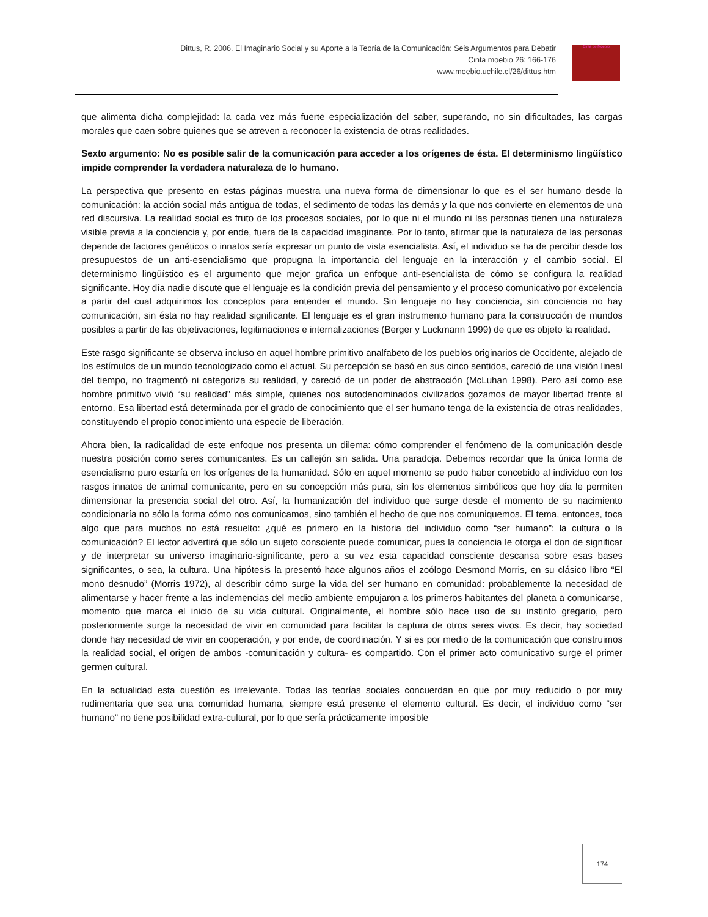Dittus, R. 2006. El Imaginario Social y su Aporte a la Teoría de la Comunicación: Seis Argumentos para Debatir
Cinta moebio 26: 166-176
www.moebio.uchile.cl/26/dittus.htm
Cinta de Moebio
que alimenta dicha complejidad: la cada vez más fuerte especialización del saber, superando, no sin dificultades, las cargas morales que caen sobre quienes que se atreven a reconocer la existencia de otras realidades.
Sexto argumento: No es posible salir de la comunicación para acceder a los orígenes de ésta. El determinismo lingüístico impide comprender la verdadera naturaleza de lo humano.
La perspectiva que presento en estas páginas muestra una nueva forma de dimensionar lo que es el ser humano desde la comunicación: la acción social más antigua de todas, el sedimento de todas las demás y la que nos convierte en elementos de una red discursiva. La realidad social es fruto de los procesos sociales, por lo que ni el mundo ni las personas tienen una naturaleza visible previa a la conciencia y, por ende, fuera de la capacidad imaginante. Por lo tanto, afirmar que la naturaleza de las personas depende de factores genéticos o innatos sería expresar un punto de vista esencialista. Así, el individuo se ha de percibir desde los presupuestos de un anti-esencialismo que propugna la importancia del lenguaje en la interacción y el cambio social. El determinismo lingüístico es el argumento que mejor grafica un enfoque anti-esencialista de cómo se configura la realidad significante. Hoy día nadie discute que el lenguaje es la condición previa del pensamiento y el proceso comunicativo por excelencia a partir del cual adquirimos los conceptos para entender el mundo. Sin lenguaje no hay conciencia, sin conciencia no hay comunicación, sin ésta no hay realidad significante. El lenguaje es el gran instrumento humano para la construcción de mundos posibles a partir de las objetivaciones, legitimaciones e internalizaciones (Berger y Luckmann 1999) de que es objeto la realidad.
Este rasgo significante se observa incluso en aquel hombre primitivo analfabeto de los pueblos originarios de Occidente, alejado de los estímulos de un mundo tecnologizado como el actual. Su percepción se basó en sus cinco sentidos, careció de una visión lineal del tiempo, no fragmentó ni categoriza su realidad, y careció de un poder de abstracción (McLuhan 1998). Pero así como ese hombre primitivo vivió “su realidad” más simple, quienes nos autodenominados civilizados gozamos de mayor libertad frente al entorno. Esa libertad está determinada por el grado de conocimiento que el ser humano tenga de la existencia de otras realidades, constituyendo el propio conocimiento una especie de liberación.
Ahora bien, la radicalidad de este enfoque nos presenta un dilema: cómo comprender el fenómeno de la comunicación desde nuestra posición como seres comunicantes. Es un callejón sin salida. Una paradoja. Debemos recordar que la única forma de esencialismo puro estaría en los orígenes de la humanidad. Sólo en aquel momento se pudo haber concebido al individuo con los rasgos innatos de animal comunicante, pero en su concepción más pura, sin los elementos simbólicos que hoy día le permiten dimensionar la presencia social del otro. Así, la humanización del individuo que surge desde el momento de su nacimiento condicionaría no sólo la forma cómo nos comunicamos, sino también el hecho de que nos comuniquemos. El tema, entonces, toca algo que para muchos no está resuelto: ¿qué es primero en la historia del individuo como “ser humano”: la cultura o la comunicación? El lector advertirá que sólo un sujeto consciente puede comunicar, pues la conciencia le otorga el don de significar y de interpretar su universo imaginario-significante, pero a su vez esta capacidad consciente descansa sobre esas bases significantes, o sea, la cultura. Una hipótesis la presentó hace algunos años el zoólogo Desmond Morris, en su clásico libro “El mono desnudo” (Morris 1972), al describir cómo surge la vida del ser humano en comunidad: probablemente la necesidad de alimentarse y hacer frente a las inclemencias del medio ambiente empujaron a los primeros habitantes del planeta a comunicarse, momento que marca el inicio de su vida cultural. Originalmente, el hombre sólo hace uso de su instinto gregario, pero posteriormente surge la necesidad de vivir en comunidad para facilitar la captura de otros seres vivos. Es decir, hay sociedad donde hay necesidad de vivir en cooperación, y por ende, de coordinación. Y si es por medio de la comunicación que construimos la realidad social, el origen de ambos -comunicación y cultura- es compartido. Con el primer acto comunicativo surge el primer germen cultural.
En la actualidad esta cuestión es irrelevante. Todas las teorías sociales concuerdan en que por muy reducido o por muy rudimentaria que sea una comunidad humana, siempre está presente el elemento cultural. Es decir, el individuo como “ser humano” no tiene posibilidad extra-cultural, por lo que sería prácticamente imposible
174